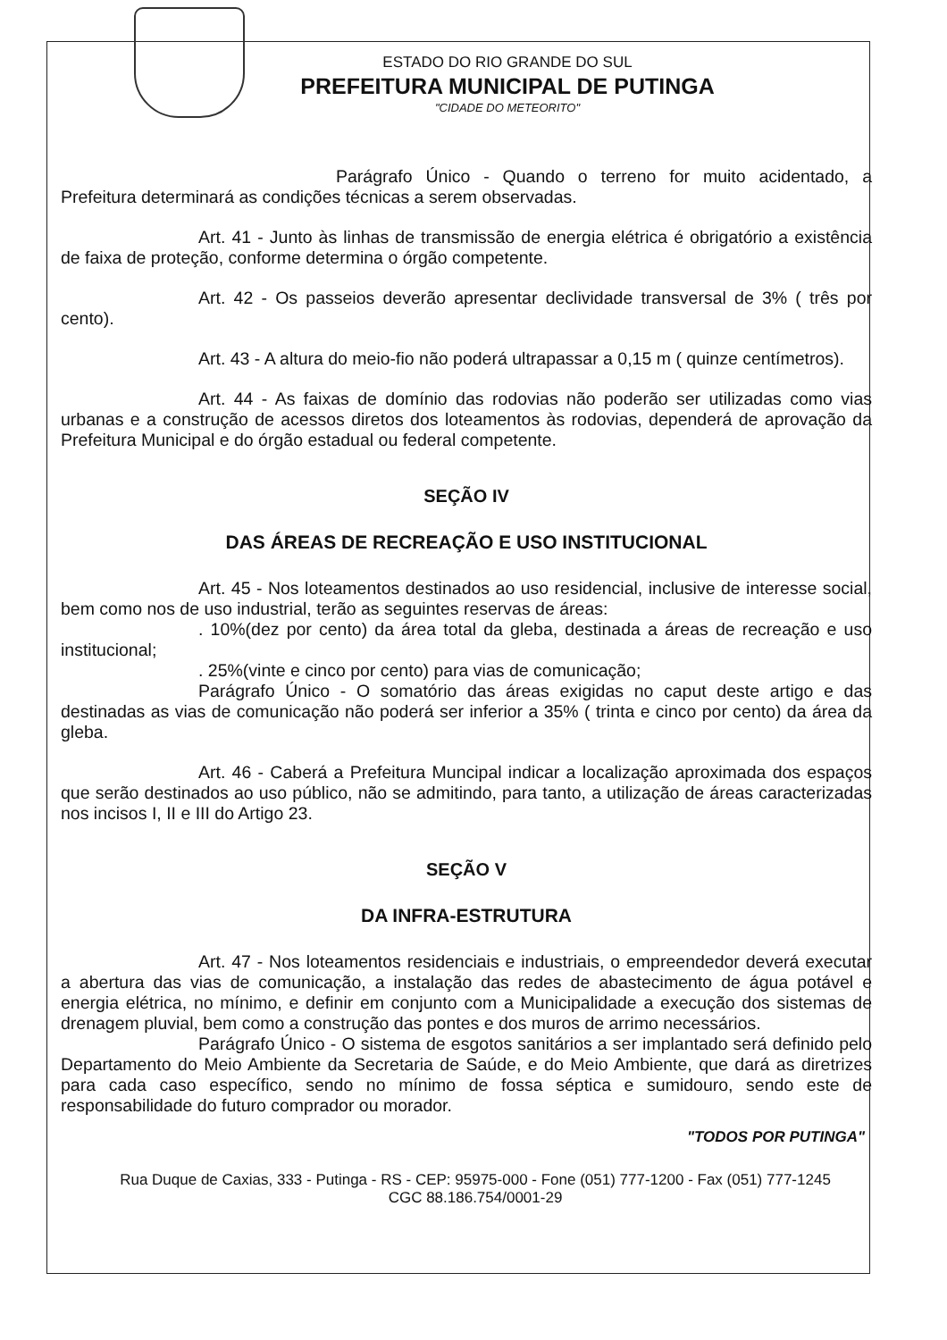ESTADO DO RIO GRANDE DO SUL
PREFEITURA MUNICIPAL DE PUTINGA
"CIDADE DO METEORITO"
Parágrafo Único - Quando o terreno for muito acidentado, a Prefeitura determinará as condições técnicas a serem observadas.
Art. 41 - Junto às linhas de transmissão de energia elétrica é obrigatório a existência de faixa de proteção, conforme determina o órgão competente.
Art. 42 - Os passeios deverão apresentar declividade transversal de 3% ( três por cento).
Art. 43 - A altura do meio-fio não poderá ultrapassar a 0,15 m ( quinze centímetros).
Art. 44 - As faixas de domínio das rodovias não poderão ser utilizadas como vias urbanas e a construção de acessos diretos dos loteamentos às rodovias, dependerá de aprovação da Prefeitura Municipal e do órgão estadual ou federal competente.
SEÇÃO IV
DAS ÁREAS DE RECREAÇÃO E USO INSTITUCIONAL
Art. 45 - Nos loteamentos destinados ao uso residencial, inclusive de interesse social, bem como nos de uso industrial, terão as seguintes reservas de áreas:
. 10%(dez por cento) da área total da gleba, destinada a áreas de recreação e uso institucional;
. 25%(vinte e cinco por cento) para vias de comunicação;
Parágrafo Único - O somatório das áreas exigidas no caput deste artigo e das destinadas as vias de comunicação não poderá ser inferior a 35% ( trinta e cinco por cento) da área da gleba.
Art. 46 - Caberá a Prefeitura Muncipal indicar a localização aproximada dos espaços que serão destinados ao uso público, não se admitindo, para tanto, a utilização de áreas caracterizadas nos incisos I, II e III do Artigo 23.
SEÇÃO V
DA INFRA-ESTRUTURA
Art. 47 - Nos loteamentos residenciais e industriais, o empreendedor deverá executar a abertura das vias de comunicação, a instalação das redes de abastecimento de água potável e energia elétrica, no mínimo, e definir em conjunto com a Municipalidade a execução dos sistemas de drenagem pluvial, bem como a construção das pontes e dos muros de arrimo necessários.
Parágrafo Único - O sistema de esgotos sanitários a ser implantado será definido pelo Departamento do Meio Ambiente da Secretaria de Saúde, e do Meio Ambiente, que dará as diretrizes para cada caso específico, sendo no mínimo de fossa séptica e sumidouro, sendo este de responsabilidade do futuro comprador ou morador.
"TODOS POR PUTINGA"
Rua Duque de Caxias, 333 - Putinga - RS - CEP: 95975-000 - Fone (051) 777-1200 - Fax (051) 777-1245
CGC 88.186.754/0001-29